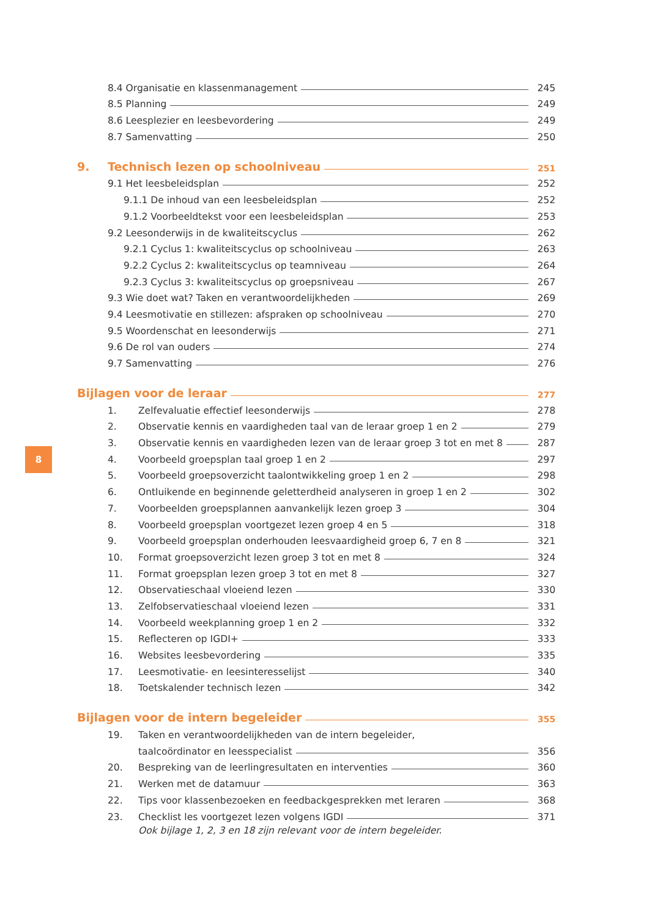8.4 Organisatie en klassenmanagement 245
8.5 Planning 249
8.6 Leesplezier en leesbevordering 249
8.7 Samenvatting 250
9. Technisch lezen op schoolniveau 251
9.1 Het leesbeleidsplan 252
9.1.1 De inhoud van een leesbeleidsplan 252
9.1.2 Voorbeeldtekst voor een leesbeleidsplan 253
9.2 Leesonderwijs in de kwaliteitscyclus 262
9.2.1 Cyclus 1: kwaliteitscyclus op schoolniveau 263
9.2.2 Cyclus 2: kwaliteitscyclus op teamniveau 264
9.2.3 Cyclus 3: kwaliteitscyclus op groepsniveau 267
9.3 Wie doet wat? Taken en verantwoordelijkheden 269
9.4 Leesmotivatie en stillezen: afspraken op schoolniveau 270
9.5 Woordenschat en leesonderwijs 271
9.6 De rol van ouders 274
9.7 Samenvatting 276
Bijlagen voor de leraar 277
1. Zelfevaluatie effectief leesonderwijs 278
2. Observatie kennis en vaardigheden taal van de leraar groep 1 en 2 279
3. Observatie kennis en vaardigheden lezen van de leraar groep 3 tot en met 8 287
4. Voorbeeld groepsplan taal groep 1 en 2 297
5. Voorbeeld groepsoverzicht taalontwikkeling groep 1 en 2 298
6. Ontluikende en beginnende geletterdheid analyseren in groep 1 en 2 302
7. Voorbeelden groepsplannen aanvankelijk lezen groep 3 304
8. Voorbeeld groepsplan voortgezet lezen groep 4 en 5 318
9. Voorbeeld groepsplan onderhouden leesvaardigheid groep 6, 7 en 8 321
10. Format groepsoverzicht lezen groep 3 tot en met 8 324
11. Format groepsplan lezen groep 3 tot en met 8 327
12. Observatieschaal vloeiend lezen 330
13. Zelfobservatieschaal vloeiend lezen 331
14. Voorbeeld weekplanning groep 1 en 2 332
15. Reflecteren op IGDI+ 333
16. Websites leesbevordering 335
17. Leesmotivatie- en leesinteresselijst 340
18. Toetskalender technisch lezen 342
Bijlagen voor de intern begeleider 355
19. Taken en verantwoordelijkheden van de intern begeleider,
taalcoördinator en leesspecialist 356
20. Bespreking van de leerlingresultaten en interventies 360
21. Werken met de datamuur 363
22. Tips voor klassenbezoeken en feedbackgesprekken met leraren 368
23. Checklist les voortgezet lezen volgens IGDI 371
Ook bijlage 1, 2, 3 en 18 zijn relevant voor de intern begeleider.
8